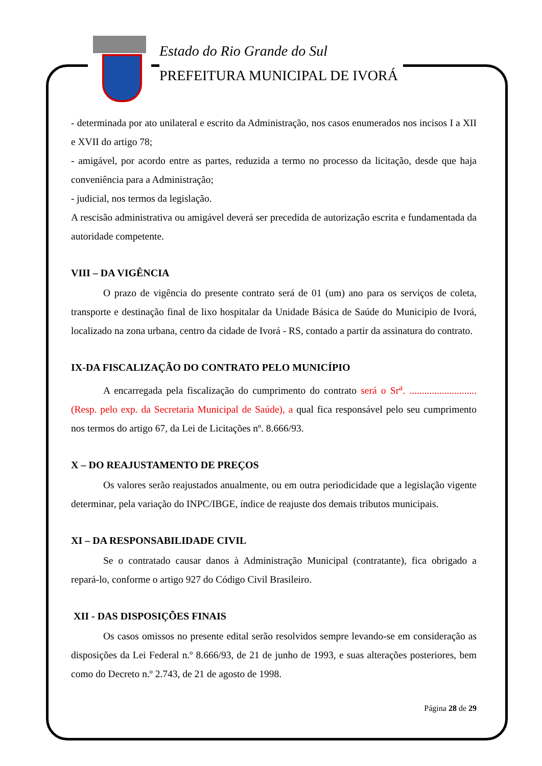Estado do Rio Grande do Sul
PREFEITURA MUNICIPAL DE IVORÁ
- determinada por ato unilateral e escrito da Administração, nos casos enumerados nos incisos I a XII e XVII do artigo 78;
- amigável, por acordo entre as partes, reduzida a termo no processo da licitação, desde que haja conveniência para a Administração;
- judicial, nos termos da legislação.
A rescisão administrativa ou amigável deverá ser precedida de autorização escrita e fundamentada da autoridade competente.
VIII – DA VIGÊNCIA
O prazo de vigência do presente contrato será de 01 (um) ano para os serviços de coleta, transporte e destinação final de lixo hospitalar da Unidade Básica de Saúde do Municipio de Ivorá, localizado na zona urbana, centro da cidade de Ivorá - RS, contado a partir da assinatura do contrato.
IX-DA FISCALIZAÇÃO DO CONTRATO PELO MUNICÍPIO
A encarregada pela fiscalização do cumprimento do contrato será o Sr<sup>a</sup>. ........................... (Resp. pelo exp. da Secretaria Municipal de Saúde), a qual fica responsável pelo seu cumprimento nos termos do artigo 67, da Lei de Licitações nº. 8.666/93.
X – DO REAJUSTAMENTO DE PREÇOS
Os valores serão reajustados anualmente, ou em outra periodicidade que a legislação vigente determinar, pela variação do INPC/IBGE, índice de reajuste dos demais tributos municipais.
XI – DA RESPONSABILIDADE CIVIL
Se o contratado causar danos à Administração Municipal (contratante), fica obrigado a repará-lo, conforme o artigo 927 do Código Civil Brasileiro.
XII - DAS DISPOSIÇÕES FINAIS
Os casos omissos no presente edital serão resolvidos sempre levando-se em consideração as disposições da Lei Federal n.º 8.666/93, de 21 de junho de 1993, e suas alterações posteriores, bem como do Decreto n.º 2.743, de 21 de agosto de 1998.
Página 28 de 29